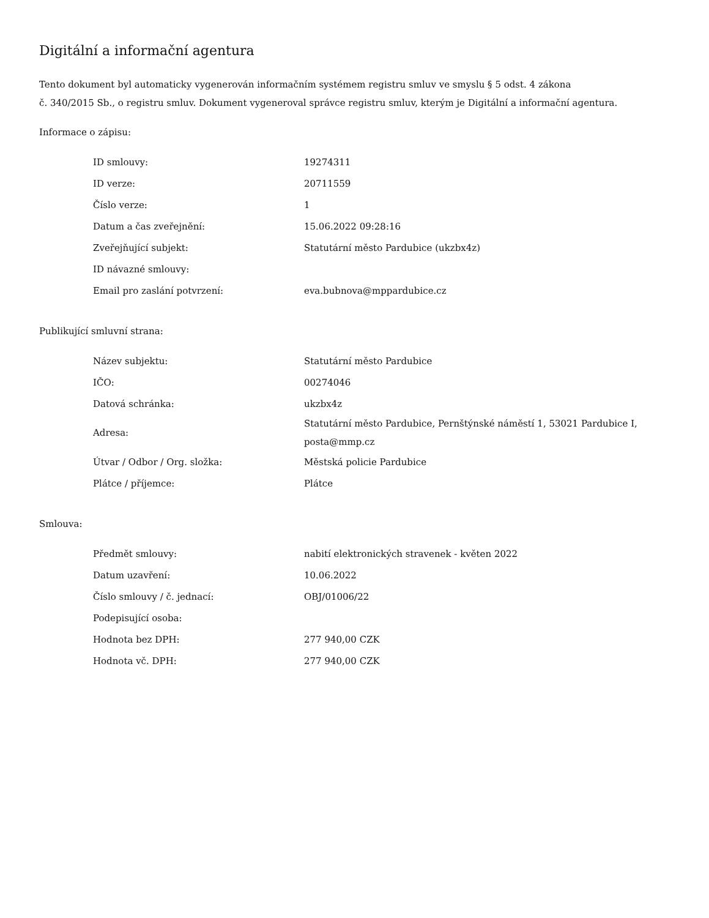Digitální a informační agentura
Tento dokument byl automaticky vygenerován informačním systémem registru smluv ve smyslu § 5 odst. 4 zákona
č. 340/2015 Sb., o registru smluv. Dokument vygeneroval správce registru smluv, kterým je Digitální a informační agentura.
Informace o zápisu:
| ID smlouvy: | 19274311 |
| ID verze: | 20711559 |
| Číslo verze: | 1 |
| Datum a čas zveřejnění: | 15.06.2022 09:28:16 |
| Zveřejňující subjekt: | Statutární město Pardubice (ukzbx4z) |
| ID návazné smlouvy: | |
| Email pro zaslání potvrzení: | eva.bubnova@mppardubice.cz |
Publikující smluvní strana:
| Název subjektu: | Statutární město Pardubice |
| IČO: | 00274046 |
| Datová schránka: | ukzbx4z |
| Adresa: | Statutární město Pardubice, Pernštýnské náměstí 1, 53021 Pardubice I, posta@mmp.cz |
| Útvar / Odbor / Org. složka: | Městská policie Pardubice |
| Plátce / příjemce: | Plátce |
Smlouva:
| Předmět smlouvy: | nabití elektronických stravenek - květen 2022 |
| Datum uzavření: | 10.06.2022 |
| Číslo smlouvy / č. jednací: | OBJ/01006/22 |
| Podepisující osoba: | |
| Hodnota bez DPH: | 277 940,00 CZK |
| Hodnota vč. DPH: | 277 940,00 CZK |